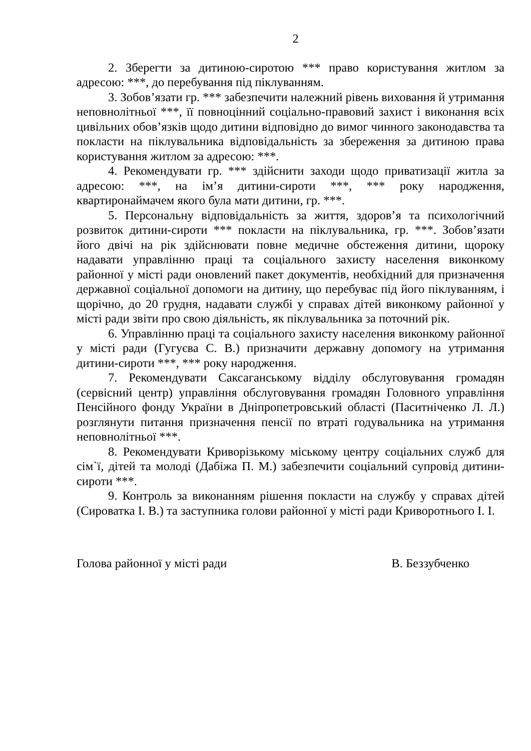2
2. Зберегти за дитиною-сиротою *** право користування житлом за адресою: ***, до перебування під піклуванням.
3. Зобов’язати гр. *** забезпечити належний рівень виховання й утримання неповнолітньої ***, її повноцінний соціально-правовий захист і виконання всіх цивільних обов’язків щодо дитини відповідно до вимог чинного законодавства та покласти на піклувальника відповідальність за збереження за дитиною права користування житлом за адресою: ***.
4. Рекомендувати гр. *** здійснити заходи щодо приватизації житла за адресою: ***, на ім’я дитини-сироти ***, *** року народження, квартиронаймачем якого була мати дитини, гр. ***.
5. Персональну відповідальність за життя, здоров’я та психологічний розвиток дитини-сироти *** покласти на піклувальника, гр. ***. Зобов’язати його двічі на рік здійснювати повне медичне обстеження дитини, щороку надавати управлінню праці та соціального захисту населення виконкому районної у місті ради оновлений пакет документів, необхідний для призначення державної соціальної допомоги на дитину, що перебуває під його піклуванням, і щорічно, до 20 грудня, надавати службі у справах дітей виконкому районної у місті ради звіти про свою діяльність, як піклувальника за поточний рік.
6. Управлінню праці та соціального захисту населення виконкому районної у місті ради (Гугуєва С. В.) призначити державну допомогу на утримання дитини-сироти ***, *** року народження.
7. Рекомендувати Саксаганському відділу обслуговування громадян (сервісний центр) управління обслуговування громадян Головного управління Пенсійного фонду України в Дніпропетровський області (Паситніченко Л. Л.) розглянути питання призначення пенсії по втраті годувальника на утримання неповнолітньої ***.
8. Рекомендувати Криворізькому міському центру соціальних служб для сім`ї, дітей та молоді (Дабіжа П. М.) забезпечити соціальний супровід дитини-сироти ***.
9. Контроль за виконанням рішення покласти на службу у справах дітей (Сироватка І. В.) та заступника голови районної у місті ради Криворотнього І. І.
Голова районної у місті ради В. Беззубченко